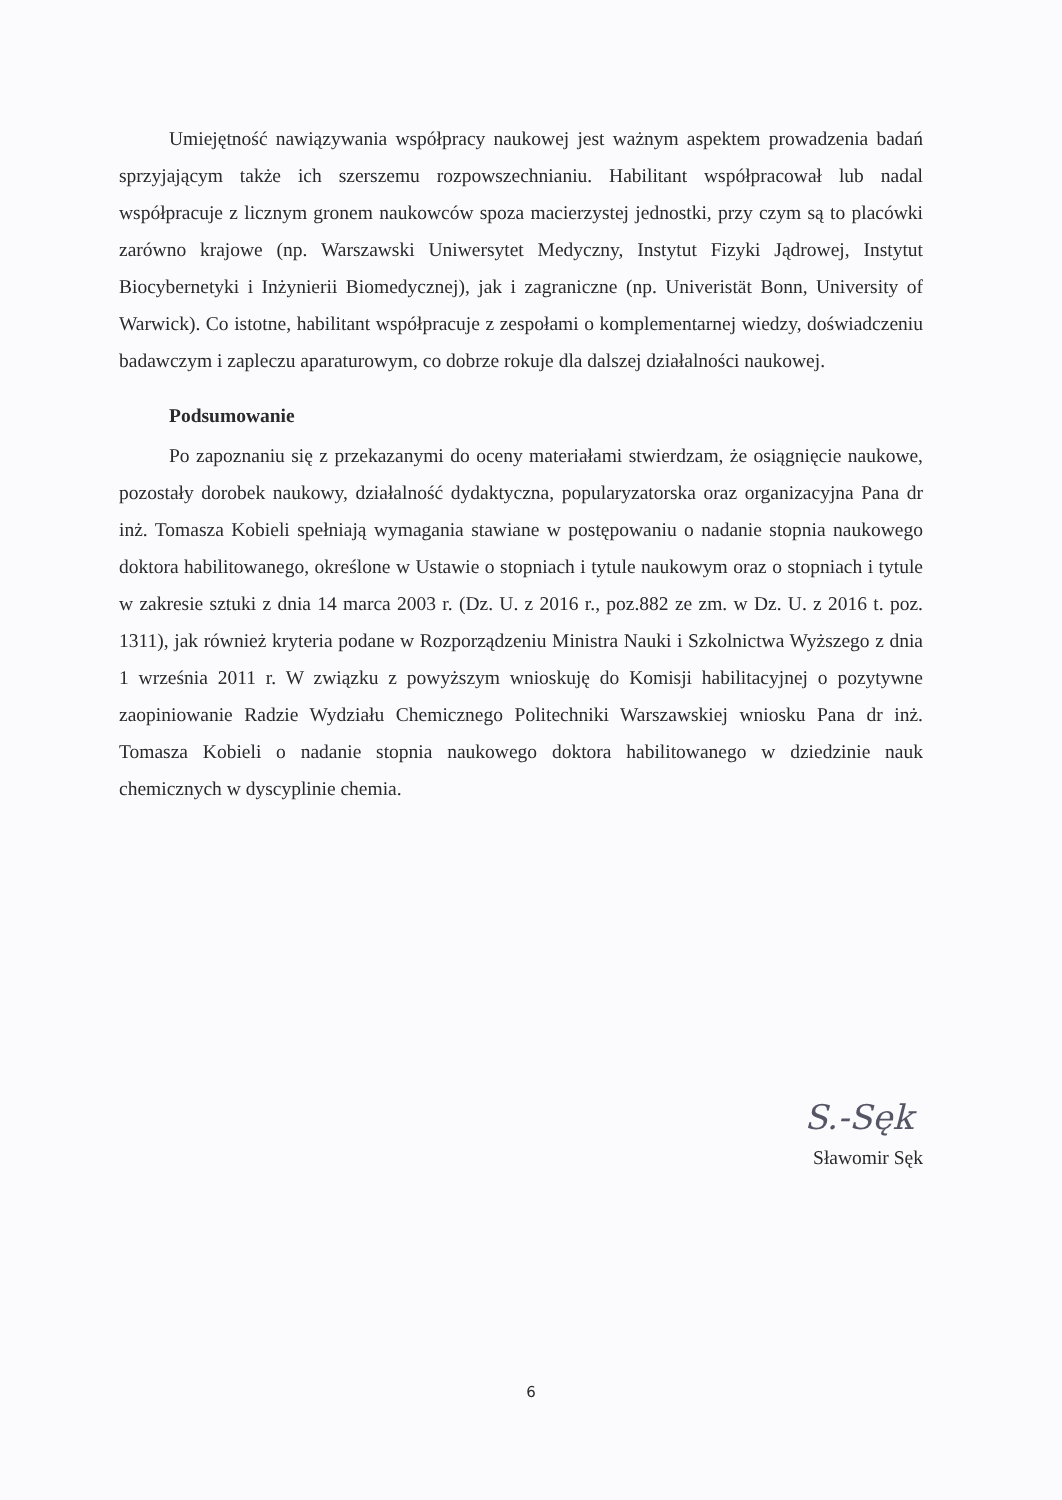Umiejętność nawiązywania współpracy naukowej jest ważnym aspektem prowadzenia badań sprzyjającym także ich szerszemu rozpowszechnianiu. Habilitant współpracował lub nadal współpracuje z licznym gronem naukowców spoza macierzystej jednostki, przy czym są to placówki zarówno krajowe (np. Warszawski Uniwersytet Medyczny, Instytut Fizyki Jądrowej, Instytut Biocybernetyki i Inżynierii Biomedycznej), jak i zagraniczne (np. Univeristät Bonn, University of Warwick). Co istotne, habilitant współpracuje z zespołami o komplementarnej wiedzy, doświadczeniu badawczym i zapleczu aparaturowym, co dobrze rokuje dla dalszej działalności naukowej.
Podsumowanie
Po zapoznaniu się z przekazanymi do oceny materiałami stwierdzam, że osiągnięcie naukowe, pozostały dorobek naukowy, działalność dydaktyczna, popularyzatorska oraz organizacyjna Pana dr inż. Tomasza Kobieli spełniają wymagania stawiane w postępowaniu o nadanie stopnia naukowego doktora habilitowanego, określone w Ustawie o stopniach i tytule naukowym oraz o stopniach i tytule w zakresie sztuki z dnia 14 marca 2003 r. (Dz. U. z 2016 r., poz.882 ze zm. w Dz. U. z 2016 t. poz. 1311), jak również kryteria podane w Rozporządzeniu Ministra Nauki i Szkolnictwa Wyższego z dnia 1 września 2011 r. W związku z powyższym wnioskuję do Komisji habilitacyjnej o pozytywne zaopiniowanie Radzie Wydziału Chemicznego Politechniki Warszawskiej wniosku Pana dr inż. Tomasza Kobieli o nadanie stopnia naukowego doktora habilitowanego w dziedzinie nauk chemicznych w dyscyplinie chemia.
S.-Sęk
Sławomir Sęk
6